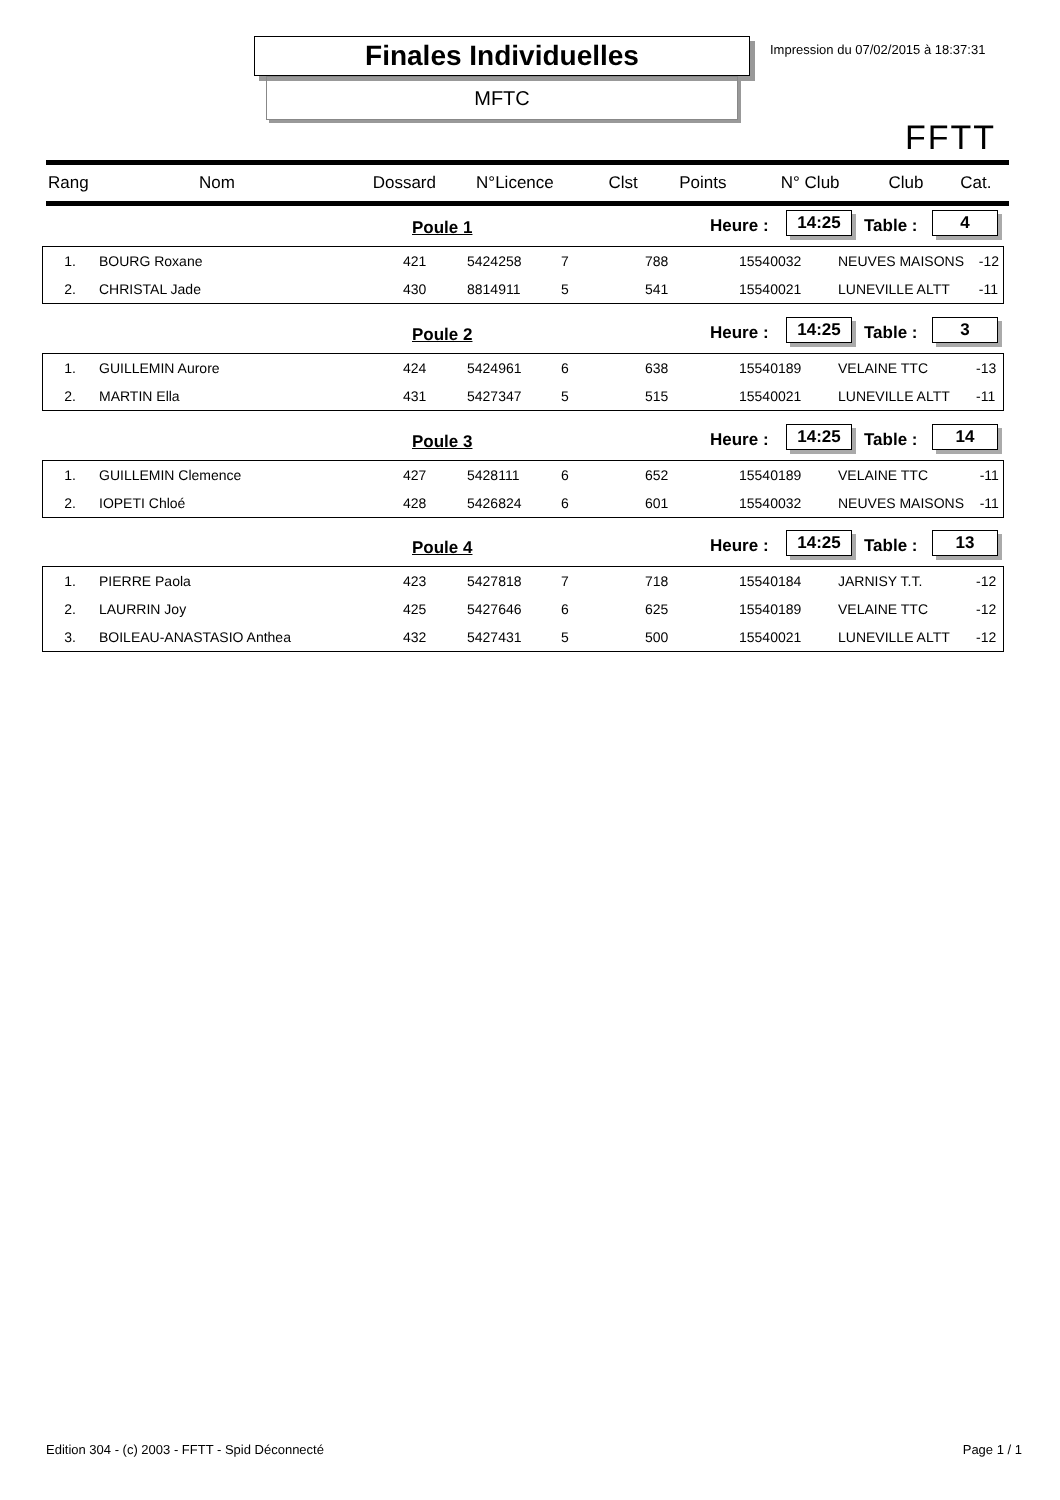Finales Individuelles
MFTC
Impression du 07/02/2015 à 18:37:31
FFTT
| Rang | Nom | Dossard | N°Licence | Clst | Points | N° Club | Club | Cat. |
| --- | --- | --- | --- | --- | --- | --- | --- | --- |
Poule 1 Heure : 14:25 Table : 4
| 1. | BOURG Roxane | 421 | 5424258 | 7 | 788 | 15540032 | NEUVES MAISONS | -12 |
| 2. | CHRISTAL Jade | 430 | 8814911 | 5 | 541 | 15540021 | LUNEVILLE ALTT | -11 |
Poule 2 Heure : 14:25 Table : 3
| 1. | GUILLEMIN Aurore | 424 | 5424961 | 6 | 638 | 15540189 | VELAINE TTC | -13 |
| 2. | MARTIN Ella | 431 | 5427347 | 5 | 515 | 15540021 | LUNEVILLE ALTT | -11 |
Poule 3 Heure : 14:25 Table : 14
| 1. | GUILLEMIN Clemence | 427 | 5428111 | 6 | 652 | 15540189 | VELAINE TTC | -11 |
| 2. | IOPETI Chloé | 428 | 5426824 | 6 | 601 | 15540032 | NEUVES MAISONS | -11 |
Poule 4 Heure : 14:25 Table : 13
| 1. | PIERRE Paola | 423 | 5427818 | 7 | 718 | 15540184 | JARNISY T.T. | -12 |
| 2. | LAURRIN Joy | 425 | 5427646 | 6 | 625 | 15540189 | VELAINE TTC | -12 |
| 3. | BOILEAU-ANASTASIO Anthea | 432 | 5427431 | 5 | 500 | 15540021 | LUNEVILLE ALTT | -12 |
Edition 304 - (c) 2003 - FFTT - Spid Déconnecté Page 1 / 1